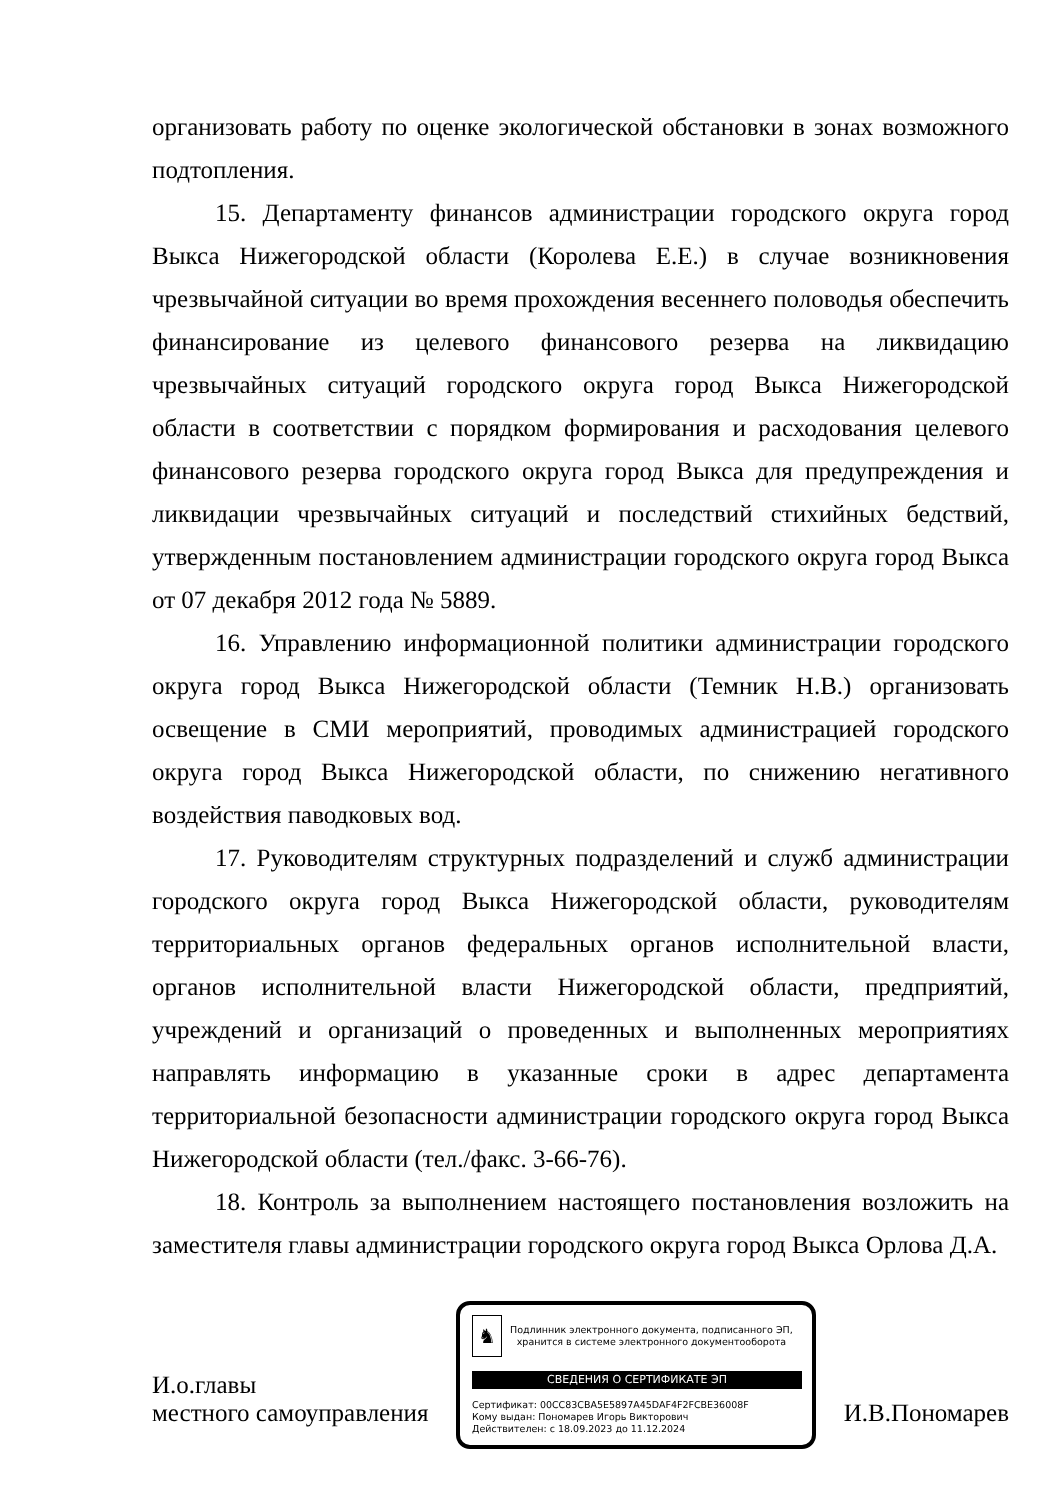организовать работу по оценке экологической обстановки в зонах возможного подтопления.
15. Департаменту финансов администрации городского округа город Выкса Нижегородской области (Королева Е.Е.) в случае возникновения чрезвычайной ситуации во время прохождения весеннего половодья обеспечить финансирование из целевого финансового резерва на ликвидацию чрезвычайных ситуаций городского округа город Выкса Нижегородской области в соответствии с порядком формирования и расходования целевого финансового резерва городского округа город Выкса для предупреждения и ликвидации чрезвычайных ситуаций и последствий стихийных бедствий, утвержденным постановлением администрации городского округа город Выкса от 07 декабря 2012 года № 5889.
16. Управлению информационной политики администрации городского округа город Выкса Нижегородской области (Темник Н.В.) организовать освещение в СМИ мероприятий, проводимых администрацией городского округа город Выкса Нижегородской области, по снижению негативного воздействия паводковых вод.
17. Руководителям структурных подразделений и служб администрации городского округа город Выкса Нижегородской области, руководителям территориальных органов федеральных органов исполнительной власти, органов исполнительной власти Нижегородской области, предприятий, учреждений и организаций о проведенных и выполненных мероприятиях направлять информацию в указанные сроки в адрес департамента территориальной безопасности администрации городского округа город Выкса Нижегородской области (тел./факс. 3-66-76).
18. Контроль за выполнением настоящего постановления возложить на заместителя главы администрации городского округа город Выкса Орлова Д.А.
И.о.главы
местного самоуправления
♞
Подлинник электронного документа, подписанного ЭП,
хранится в системе электронного документооборота
СВЕДЕНИЯ О СЕРТИФИКАТЕ ЭП
Сертификат: 00CC83CBA5E5897A45DAF4F2FCBE36008F
Кому выдан: Пономарев Игорь Викторович
Действителен: с 18.09.2023 до 11.12.2024
И.В.Пономарев